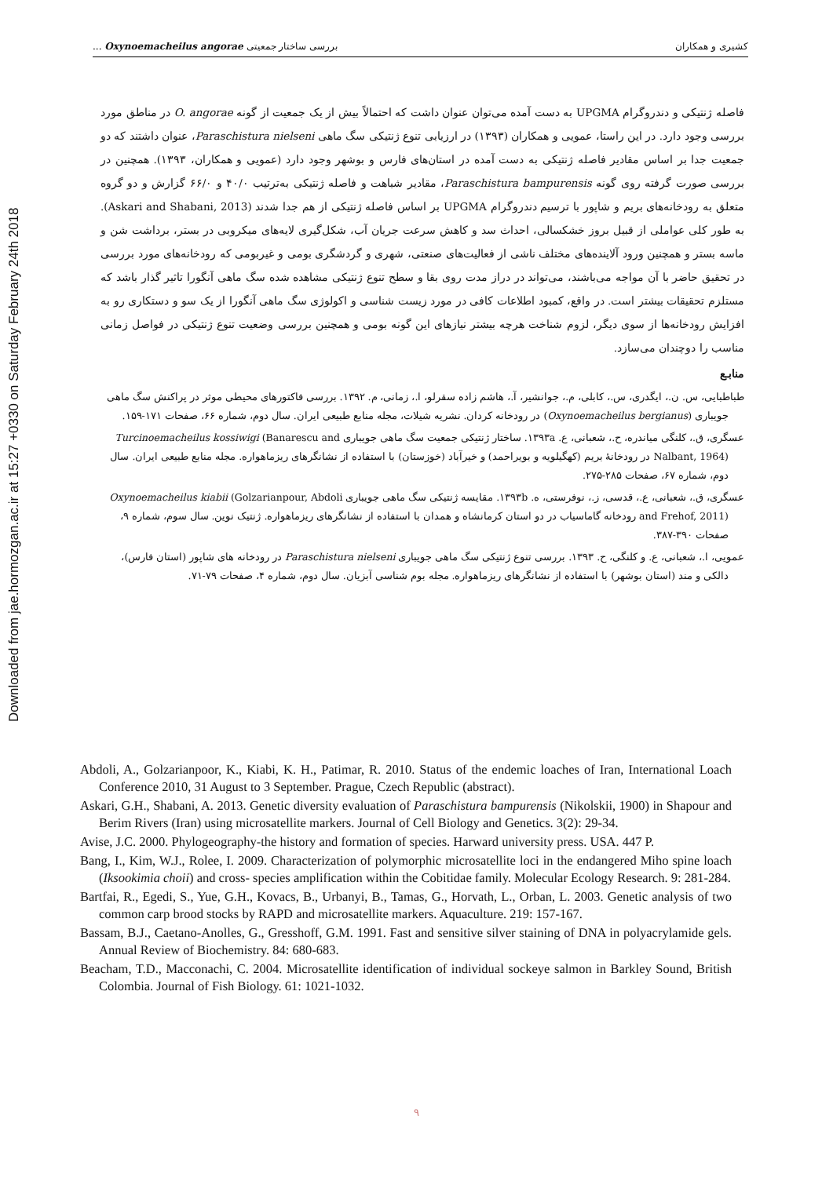Downloaded from jae.hormozgan.ac.ir at 15:27 +0330 on Saturday February 24th 2018
کشیری و همکاران بررسی ساختار جمعیتی Oxynoemacheilus angorae ...
فاصله ژنتیکی و دندروگرام UPGMA به دست آمده می‌توان عنوان داشت که احتمالاً بیش از یک جمعیت از گونه O. angorae در مناطق مورد بررسی وجود دارد. در این راستا، عمویی و همکاران (۱۳۹۳) در ارزیابی تنوع ژنتیکی سگ ماهی Paraschistura nielseni، عنوان داشتند که دو جمعیت جدا بر اساس مقادیر فاصله ژنتیکی به دست آمده در استان‌های فارس و بوشهر وجود دارد (عمویی و همکاران، ۱۳۹۳). همچنین در بررسی صورت گرفته روی گونه Paraschistura bampurensis، مقادیر شباهت و فاصله ژنتیکی به‌ترتیب ۴۰/۰ و ۶۶/۰ گزارش و دو گروه متعلق به رودخانه‌های بریم و شاپور با ترسیم دندروگرام UPGMA بر اساس فاصله ژنتیکی از هم جدا شدند (Askari and Shabani, 2013). به طور کلی عواملی از قبیل بروز خشکسالی، احداث سد و کاهش سرعت جریان آب، شکل‌گیری لایه‌های میکروبی در بستر، برداشت شن و ماسه بستر و همچنین ورود آلاینده‌های مختلف ناشی از فعالیت‌های صنعتی، شهری و گردشگری بومی و غیربومی که رودخانه‌های مورد بررسی در تحقیق حاضر با آن مواجه می‌باشند، می‌تواند در دراز مدت روی بقا و سطح تنوع ژنتیکی مشاهده شده سگ ماهی آنگورا تاثیر گذار باشد که مستلزم تحقیقات بیشتر است. در واقع، کمبود اطلاعات کافی در مورد زیست شناسی و اکولوژی سگ ماهی آنگورا از یک سو و دستکاری رو به افزایش رودخانه‌ها از سوی دیگر، لزوم شناخت هرچه بیشتر نیازهای این گونه بومی و همچنین بررسی وضعیت تنوع ژنتیکی در فواصل زمانی مناسب را دوچندان می‌سازد.
منابـع
طباطبایی، س. ن.، ایگدری، س.، کابلی، م.، جوانشیر، آ.، هاشم زاده سقرلو، ا.، زمانی، م. ۱۳۹۲. بررسی فاکتورهای محیطی موثر در پراکنش سگ ماهی جویباری (Oxynoemacheilus bergianus) در رودخانه کردان. نشریه شیلات، مجله منابع طبیعی ایران. سال دوم، شماره ۶۶، صفحات ۱۷۱-۱۵۹.
عسگری، ق.، کلنگی میاندره، ح.، شعبانی، ع. ۱۳۹۳a. ساختار ژنتیکی جمعیت سگ ماهی جویباری Turcinoemacheilus kossiwigi (Banarescu and Nalbant, 1964) در رودخانهٔ بریم (کهگیلویه و بویراحمد) و خیرآباد (خوزستان) با استفاده از نشانگرهای ریزماهواره. مجله منابع طبیعی ایران. سال دوم، شماره ۶۷، صفحات ۲۸۵-۲۷۵.
عسگری، ق.، شعبانی، ع.، قدسی، ز.، نوفرستی، ه. ۱۳۹۳b. مقایسه ژنتیکی سگ ماهی جویباری Oxynoemacheilus kiabii (Golzarianpour, Abdoli and Frehof, 2011) رودخانه گاماسیاب در دو استان کرمانشاه و همدان با استفاده از نشانگرهای ریزماهواره. ژنتیک نوین. سال سوم، شماره ۹، صفحات ۳۹۰-۳۸۷.
عمویی، ا.، شعبانی، ع. و کلنگی، ح. ۱۳۹۳. بررسی تنوع ژنتیکی سگ ماهی جویباری Paraschistura nielseni در رودخانه های شاپور (استان فارس)، دالکی و مند (استان بوشهر) با استفاده از نشانگرهای ریزماهواره. مجله بوم شناسی آبزیان. سال دوم، شماره ۴، صفحات ۷۹-۷۱.
Abdoli, A., Golzarianpoor, K., Kiabi, K. H., Patimar, R. 2010. Status of the endemic loaches of Iran, International Loach Conference 2010, 31 August to 3 September. Prague, Czech Republic (abstract).
Askari, G.H., Shabani, A. 2013. Genetic diversity evaluation of Paraschistura bampurensis (Nikolskii, 1900) in Shapour and Berim Rivers (Iran) using microsatellite markers. Journal of Cell Biology and Genetics. 3(2): 29-34.
Avise, J.C. 2000. Phylogeography-the history and formation of species. Harward university press. USA. 447 P.
Bang, I., Kim, W.J., Rolee, I. 2009. Characterization of polymorphic microsatellite loci in the endangered Miho spine loach (Iksookimia choii) and cross- species amplification within the Cobitidae family. Molecular Ecology Research. 9: 281-284.
Bartfai, R., Egedi, S., Yue, G.H., Kovacs, B., Urbanyi, B., Tamas, G., Horvath, L., Orban, L. 2003. Genetic analysis of two common carp brood stocks by RAPD and microsatellite markers. Aquaculture. 219: 157-167.
Bassam, B.J., Caetano-Anolles, G., Gresshoff, G.M. 1991. Fast and sensitive silver staining of DNA in polyacrylamide gels. Annual Review of Biochemistry. 84: 680-683.
Beacham, T.D., Macconachi, C. 2004. Microsatellite identification of individual sockeye salmon in Barkley Sound, British Colombia. Journal of Fish Biology. 61: 1021-1032.
۹